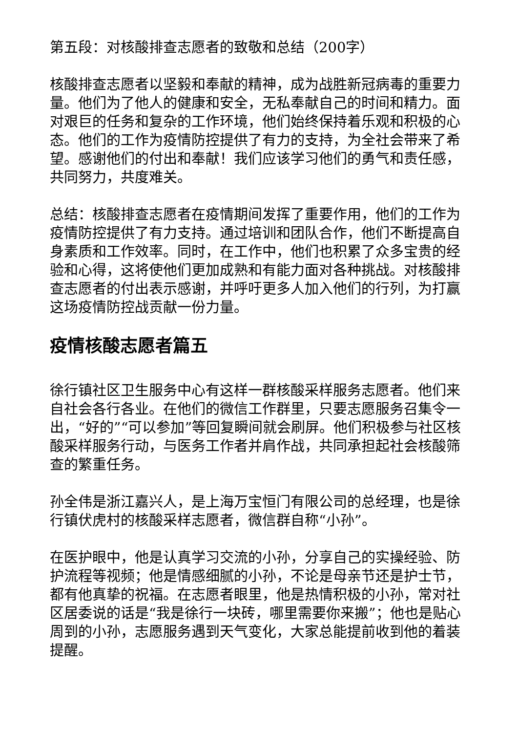第五段：对核酸排查志愿者的致敬和总结（200字）
核酸排查志愿者以坚毅和奉献的精神，成为战胜新冠病毒的重要力量。他们为了他人的健康和安全，无私奉献自己的时间和精力。面对艰巨的任务和复杂的工作环境，他们始终保持着乐观和积极的心态。他们的工作为疫情防控提供了有力的支持，为全社会带来了希望。感谢他们的付出和奉献！我们应该学习他们的勇气和责任感，共同努力，共度难关。
总结：核酸排查志愿者在疫情期间发挥了重要作用，他们的工作为疫情防控提供了有力支持。通过培训和团队合作，他们不断提高自身素质和工作效率。同时，在工作中，他们也积累了众多宝贵的经验和心得，这将使他们更加成熟和有能力面对各种挑战。对核酸排查志愿者的付出表示感谢，并呼吁更多人加入他们的行列，为打赢这场疫情防控战贡献一份力量。
疫情核酸志愿者篇五
徐行镇社区卫生服务中心有这样一群核酸采样服务志愿者。他们来自社会各行各业。在他们的微信工作群里，只要志愿服务召集令一出，“好的”“可以参加”等回复瞬间就会刷屏。他们积极参与社区核酸采样服务行动，与医务工作者并肩作战，共同承担起社会核酸筛查的繁重任务。
孙全伟是浙江嘉兴人，是上海万宝恒门有限公司的总经理，也是徐行镇伏虎村的核酸采样志愿者，微信群自称“小孙”。
在医护眼中，他是认真学习交流的小孙，分享自己的实操经验、防护流程等视频；他是情感细腻的小孙，不论是母亲节还是护士节，都有他真挚的祝福。在志愿者眼里，他是热情积极的小孙，常对社区居委说的话是“我是徐行一块砖，哪里需要你来搬”；他也是贴心周到的小孙，志愿服务遇到天气变化，大家总能提前收到他的着装提醒。